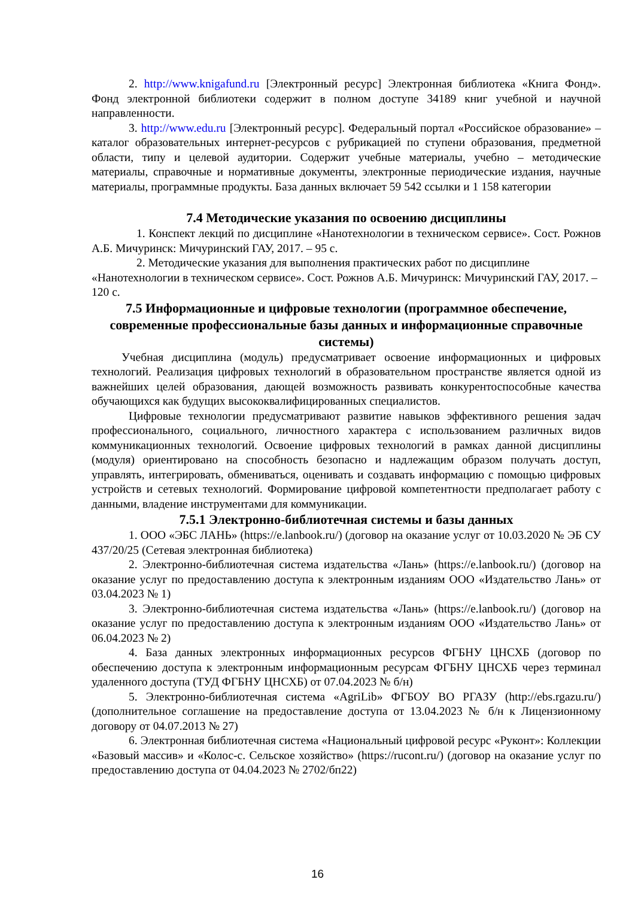2. http://www.knigafund.ru [Электронный ресурс] Электронная библиотека «Книга Фонд». Фонд электронной библиотеки содержит в полном доступе 34189 книг учебной и научной направленности.
3. http://www.edu.ru [Электронный ресурс]. Федеральный портал «Российское образование» – каталог образовательных интернет-ресурсов с рубрикацией по ступени образования, предметной области, типу и целевой аудитории. Содержит учебные материалы, учебно – методические материалы, справочные и нормативные документы, электронные периодические издания, научные материалы, программные продукты. База данных включает 59 542 ссылки и 1 158 категории
7.4 Методические указания по освоению дисциплины
1. Конспект лекций по дисциплине «Нанотехнологии в техническом сервисе». Сост. Рожнов А.Б. Мичуринск: Мичуринский ГАУ, 2017. – 95 с.
2. Методические указания для выполнения практических работ по дисциплине «Нанотехнологии в техническом сервисе». Сост. Рожнов А.Б. Мичуринск: Мичуринский ГАУ, 2017. – 120 с.
7.5 Информационные и цифровые технологии (программное обеспечение, современные профессиональные базы данных и информационные справочные системы)
Учебная дисциплина (модуль) предусматривает освоение информационных и цифровых технологий. Реализация цифровых технологий в образовательном пространстве является одной из важнейших целей образования, дающей возможность развивать конкурентоспособные качества обучающихся как будущих высококвалифицированных специалистов.
Цифровые технологии предусматривают развитие навыков эффективного решения задач профессионального, социального, личностного характера с использованием различных видов коммуникационных технологий. Освоение цифровых технологий в рамках данной дисциплины (модуля) ориентировано на способность безопасно и надлежащим образом получать доступ, управлять, интегрировать, обмениваться, оценивать и создавать информацию с помощью цифровых устройств и сетевых технологий. Формирование цифровой компетентности предполагает работу с данными, владение инструментами для коммуникации.
7.5.1 Электронно-библиотечная системы и базы данных
1. ООО «ЭБС ЛАНЬ» (https://e.lanbook.ru/) (договор на оказание услуг от 10.03.2020 № ЭБ СУ 437/20/25 (Сетевая электронная библиотека)
2. Электронно-библиотечная система издательства «Лань» (https://e.lanbook.ru/) (договор на оказание услуг по предоставлению доступа к электронным изданиям ООО «Издательство Лань» от 03.04.2023 № 1)
3. Электронно-библиотечная система издательства «Лань» (https://e.lanbook.ru/) (договор на оказание услуг по предоставлению доступа к электронным изданиям ООО «Издательство Лань» от 06.04.2023 № 2)
4. База данных электронных информационных ресурсов ФГБНУ ЦНСХБ (договор по обеспечению доступа к электронным информационным ресурсам ФГБНУ ЦНСХБ через терминал удаленного доступа (ТУД ФГБНУ ЦНСХБ) от 07.04.2023 № б/н)
5. Электронно-библиотечная система «AgriLib» ФГБОУ ВО РГАЗУ (http://ebs.rgazu.ru/) (дополнительное соглашение на предоставление доступа от 13.04.2023 № б/н к Лицензионному договору от 04.07.2013 № 27)
6. Электронная библиотечная система «Национальный цифровой ресурс «Руконт»: Коллекции «Базовый массив» и «Колос-с. Сельское хозяйство» (https://rucont.ru/) (договор на оказание услуг по предоставлению доступа от 04.04.2023 № 2702/бп22)
16